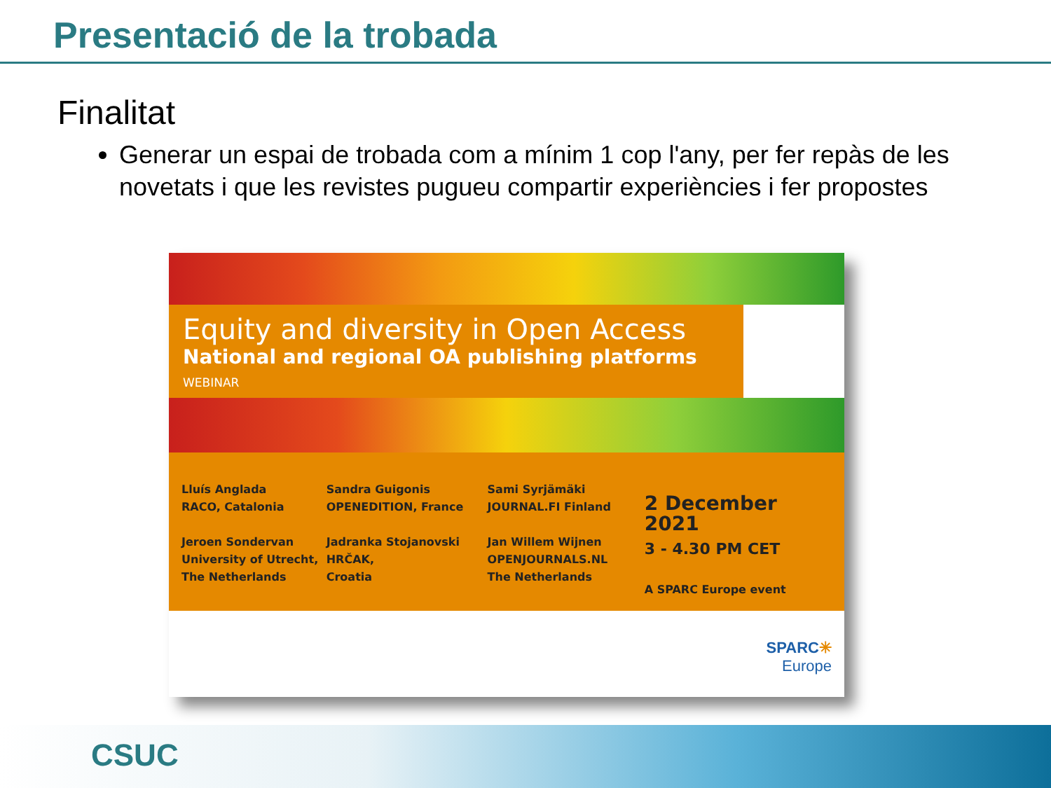Presentació de la trobada
Finalitat
Generar un espai de trobada com a mínim 1 cop l'any, per fer repàs de les novetats i que les revistes pugueu compartir experiències i fer propostes
Equity and diversity in Open Access
National and regional OA publishing platforms
WEBINAR
Lluís Anglada
RACO, Catalonia
Jeroen Sondervan
University of Utrecht,
The Netherlands
Sandra Guigonis
OPENEDITION, France
Jadranka Stojanovski
HRČAK,
Croatia
Sami Syrjämäki
JOURNAL.FI Finland
Jan Willem Wijnen
OPENJOURNALS.NL
The Netherlands
2 December 2021
3 - 4.30 PM CET
A SPARC Europe event
SPARC✳
Europe
CSUC